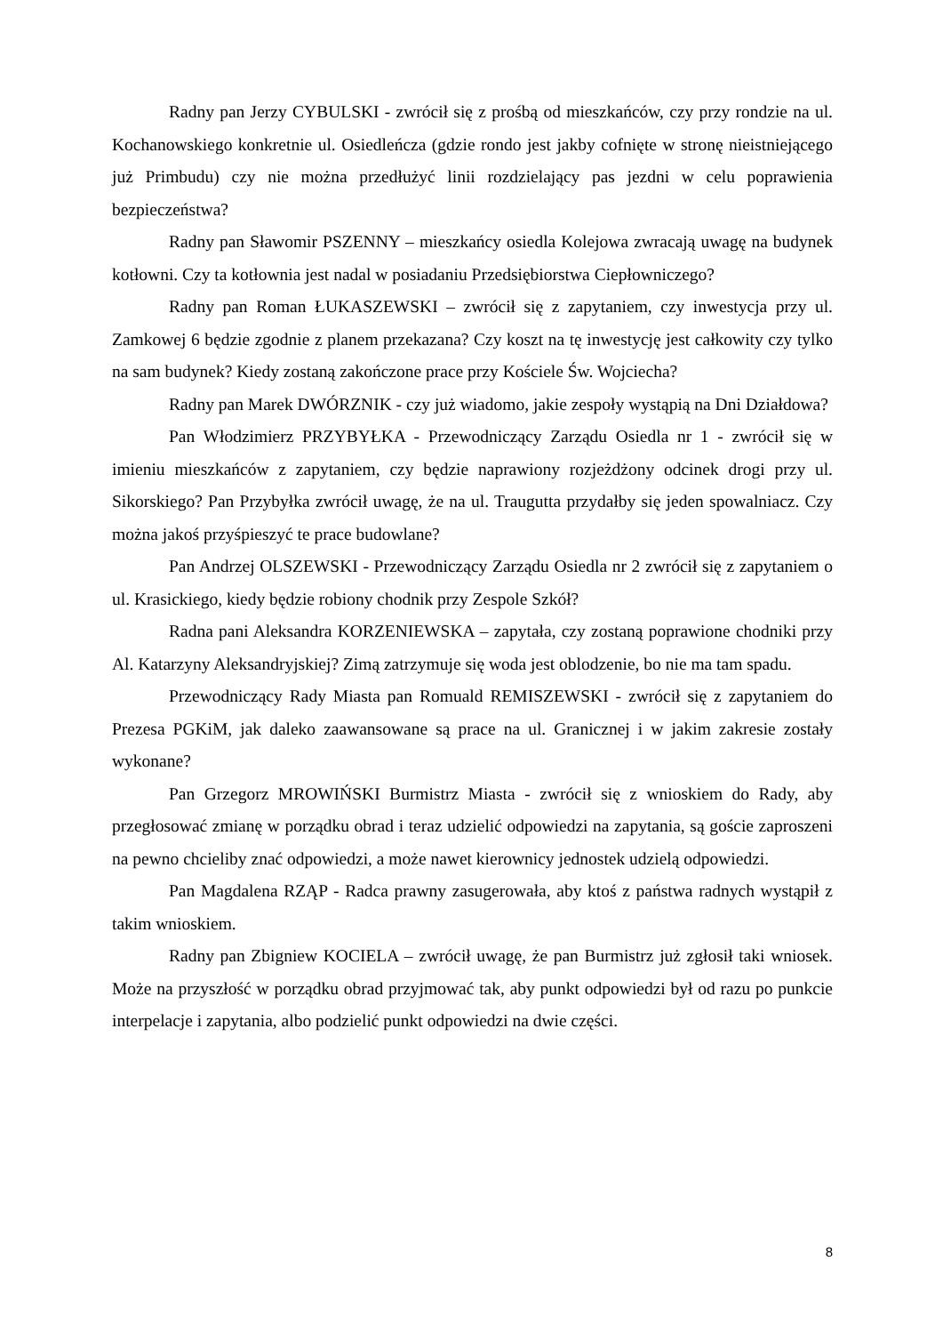Radny pan Jerzy CYBULSKI - zwrócił się z prośbą od mieszkańców, czy przy rondzie na ul. Kochanowskiego konkretnie ul. Osiedleńcza (gdzie rondo jest jakby cofnięte w stronę nieistniejącego już Primbudu) czy nie można przedłużyć linii rozdzielający pas jezdni w celu poprawienia bezpieczeństwa?
Radny pan Sławomir PSZENNY – mieszkańcy osiedla Kolejowa zwracają uwagę na budynek kotłowni. Czy ta kotłownia jest nadal w posiadaniu Przedsiębiorstwa Ciepłowniczego?
Radny pan Roman ŁUKASZEWSKI – zwrócił się z zapytaniem, czy inwestycja przy ul. Zamkowej 6 będzie zgodnie z planem przekazana? Czy koszt na tę inwestycję jest całkowity czy tylko na sam budynek? Kiedy zostaną zakończone prace przy Kościele Św. Wojciecha?
Radny pan Marek DWÓRZNIK - czy już wiadomo, jakie zespoły wystąpią na Dni Działdowa?
Pan Włodzimierz PRZYBYŁKA - Przewodniczący Zarządu Osiedla nr 1 - zwrócił się w imieniu mieszkańców z zapytaniem, czy będzie naprawiony rozjeżdżony odcinek drogi przy ul. Sikorskiego? Pan Przybyłka zwrócił uwagę, że na ul. Traugutta przydałby się jeden spowalniacz. Czy można jakoś przyśpieszyć te prace budowlane?
Pan Andrzej OLSZEWSKI - Przewodniczący Zarządu Osiedla nr 2 zwrócił się z zapytaniem o ul. Krasickiego, kiedy będzie robiony chodnik przy Zespole Szkół?
Radna pani Aleksandra KORZENIEWSKA – zapytała, czy zostaną poprawione chodniki przy Al. Katarzyny Aleksandryjskiej? Zimą zatrzymuje się woda jest oblodzenie, bo nie ma tam spadu.
Przewodniczący Rady Miasta pan Romuald REMISZEWSKI - zwrócił się z zapytaniem do Prezesa PGKiM, jak daleko zaawansowane są prace na ul. Granicznej i w jakim zakresie zostały wykonane?
Pan Grzegorz MROWIŃSKI Burmistrz Miasta - zwrócił się z wnioskiem do Rady, aby przegłosować zmianę w porządku obrad i teraz udzielić odpowiedzi na zapytania, są goście zaproszeni na pewno chcieliby znać odpowiedzi, a może nawet kierownicy jednostek udzielą odpowiedzi.
Pan Magdalena RZĄP - Radca prawny zasugerowała, aby ktoś z państwa radnych wystąpił z takim wnioskiem.
Radny pan Zbigniew KOCIELA – zwrócił uwagę, że pan Burmistrz już zgłosił taki wniosek. Może na przyszłość w porządku obrad przyjmować tak, aby punkt odpowiedzi był od razu po punkcie interpelacje i zapytania, albo podzielić punkt odpowiedzi na dwie części.
8